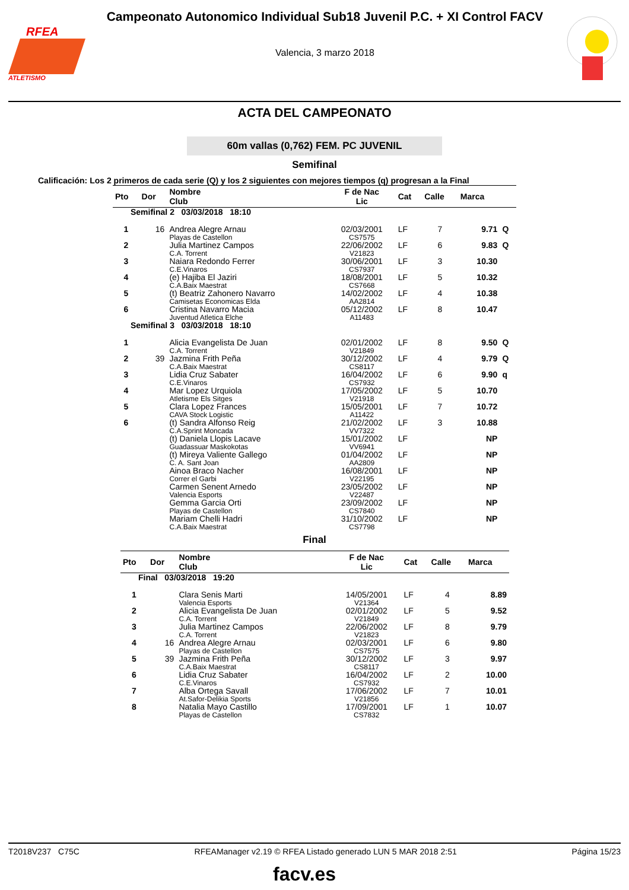RFEA
ATLETISMO
Campeonato Autonomico Individual Sub18 Juvenil P.C. + XI Control FACV
Valencia, 3 marzo 2018
ACTA DEL CAMPEONATO
60m vallas (0,762) FEM. PC JUVENIL
Semifinal
Calificación: Los 2 primeros de cada serie (Q) y los 2 siguientes con mejores tiempos (q) progresan a la Final
| Pto | Dor | Nombre Club | F de Nac Lic | Cat | Calle | Marca | |
| --- | --- | --- | --- | --- | --- | --- | --- |
| Semifinal 2 03/03/2018 18:10 | | | | | | | |
| 1 | 16 | Andrea Alegre Arnau Playas de Castellon | 02/03/2001 CS7575 | LF | 7 | 9.71 | Q |
| 2 | | Julia Martinez Campos C.A. Torrent | 22/06/2002 V21823 | LF | 6 | 9.83 | Q |
| 3 | | Naiara Redondo Ferrer C.E.Vinaros | 30/06/2001 CS7937 | LF | 3 | 10.30 | |
| 4 | | (e) Hajiba El Jaziri C.A.Baix Maestrat | 18/08/2001 CS7668 | LF | 5 | 10.32 | |
| 5 | | (t) Beatriz Zahonero Navarro Camisetas Economicas Elda | 14/02/2002 AA2814 | LF | 4 | 10.38 | |
| 6 | | Cristina Navarro Macia Juventud Atletica Elche | 05/12/2002 A11483 | LF | 8 | 10.47 | |
| Semifinal 3 03/03/2018 18:10 | | | | | | | |
| 1 | | Alicia Evangelista De Juan C.A. Torrent | 02/01/2002 V21849 | LF | 8 | 9.50 | Q |
| 2 | 39 | Jazmina Frith Peña C.A.Baix Maestrat | 30/12/2002 CS8117 | LF | 4 | 9.79 | Q |
| 3 | | Lidia Cruz Sabater C.E.Vinaros | 16/04/2002 CS7932 | LF | 6 | 9.90 | q |
| 4 | | Mar Lopez Urquiola Atletisme Els Sitges | 17/05/2002 V21918 | LF | 5 | 10.70 | |
| 5 | | Clara Lopez Frances CAVA Stock Logistic | 15/05/2001 A11422 | LF | 7 | 10.72 | |
| 6 | | (t) Sandra Alfonso Reig C.A.Sprint Moncada | 21/02/2002 VV7322 | LF | 3 | 10.88 | |
| | | (t) Daniela Llopis Lacave Guadassuar Maskokotas | 15/01/2002 VV6941 | LF | | NP | |
| | | (t) Mireya Valiente Gallego C. A. Sant Joan | 01/04/2002 AA2809 | LF | | NP | |
| | | Ainoa Braco Nacher Correr el Garbi | 16/08/2001 V22195 | LF | | NP | |
| | | Carmen Senent Arnedo Valencia Esports | 23/05/2002 V22487 | LF | | NP | |
| | | Gemma Garcia Orti Playas de Castellon | 23/09/2002 CS7840 | LF | | NP | |
| | | Mariam Chelli Hadri C.A.Baix Maestrat | 31/10/2002 CS7798 | LF | | NP | |
Final
| Pto | Dor | Nombre Club | F de Nac Lic | Cat | Calle | Marca |
| --- | --- | --- | --- | --- | --- | --- |
| Final 03/03/2018 19:20 | | | | | | |
| 1 | | Clara Senis Marti Valencia Esports | 14/05/2001 V21364 | LF | 4 | 8.89 |
| 2 | | Alicia Evangelista De Juan C.A. Torrent | 02/01/2002 V21849 | LF | 5 | 9.52 |
| 3 | | Julia Martinez Campos C.A. Torrent | 22/06/2002 V21823 | LF | 8 | 9.79 |
| 4 | 16 | Andrea Alegre Arnau Playas de Castellon | 02/03/2001 CS7575 | LF | 6 | 9.80 |
| 5 | 39 | Jazmina Frith Peña C.A.Baix Maestrat | 30/12/2002 CS8117 | LF | 3 | 9.97 |
| 6 | | Lidia Cruz Sabater C.E.Vinaros | 16/04/2002 CS7932 | LF | 2 | 10.00 |
| 7 | | Alba Ortega Savall At.Safor-Delikia Sports | 17/06/2002 V21856 | LF | 7 | 10.01 |
| 8 | | Natalia Mayo Castillo Playas de Castellon | 17/09/2001 CS7832 | LF | 1 | 10.07 |
T2018V237 C75C RFEAManager v2.19 © RFEA Listado generado LUN 5 MAR 2018 2:51 Página 15/23
facv.es